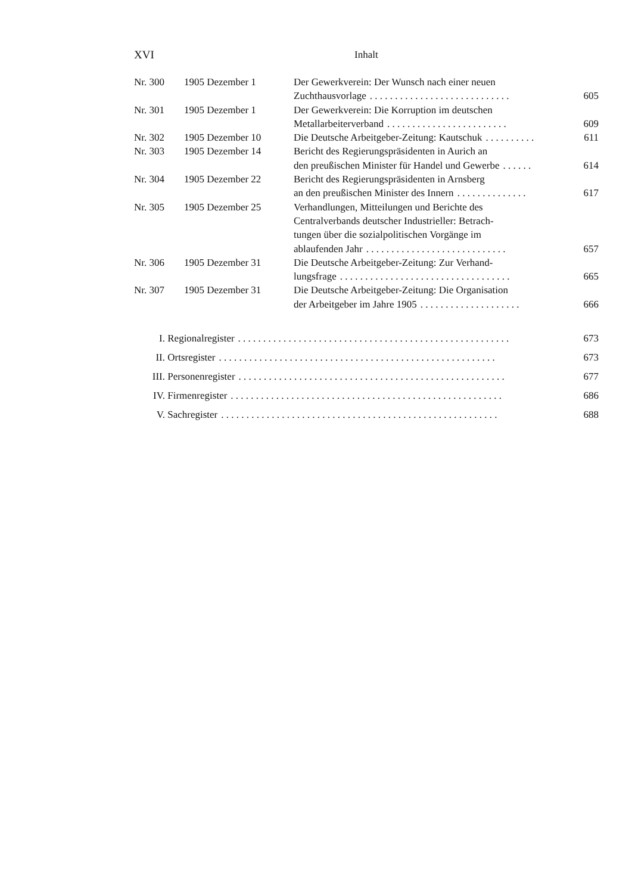XVI Inhalt
| Nr. 300 | 1905 Dezember 1 | Der Gewerkverein: Der Wunsch nach einer neuen Zuchthausvorlage . . . . . . . . . . . . . . . . . . . . . . . . . . . . | 605 |
| Nr. 301 | 1905 Dezember 1 | Der Gewerkverein: Die Korruption im deutschen Metallarbeiterverband . . . . . . . . . . . . . . . . . . . . . . . . | 609 |
| Nr. 302 | 1905 Dezember 10 | Die Deutsche Arbeitgeber-Zeitung: Kautschuk . . . . . . . . . . | 611 |
| Nr. 303 | 1905 Dezember 14 | Bericht des Regierungspräsidenten in Aurich an den preußischen Minister für Handel und Gewerbe . . . . . . | 614 |
| Nr. 304 | 1905 Dezember 22 | Bericht des Regierungspräsidenten in Arnsberg an den preußischen Minister des Innern . . . . . . . . . . . . . . | 617 |
| Nr. 305 | 1905 Dezember 25 | Verhandlungen, Mitteilungen und Berichte des Centralverbands deutscher Industrieller: Betrach- tungen über die sozialpolitischen Vorgänge im ablaufenden Jahr . . . . . . . . . . . . . . . . . . . . . . . . . . . . | 657 |
| Nr. 306 | 1905 Dezember 31 | Die Deutsche Arbeitgeber-Zeitung: Zur Verhand- lungsfrage . . . . . . . . . . . . . . . . . . . . . . . . . . . . . . . . . . | 665 |
| Nr. 307 | 1905 Dezember 31 | Die Deutsche Arbeitgeber-Zeitung: Die Organisation der Arbeitgeber im Jahre 1905 . . . . . . . . . . . . . . . . . . . . | 666 |
I. Regionalregister. . . . . . . . . . . . . . . . . . . . . . . . . . . . . . . . . . . . . . . . . . . . . . . . . . . . . . 673
II. Ortsregister. . . . . . . . . . . . . . . . . . . . . . . . . . . . . . . . . . . . . . . . . . . . . . . . . . . . . . . 673
III. Personenregister. . . . . . . . . . . . . . . . . . . . . . . . . . . . . . . . . . . . . . . . . . . . . . . . . . . . . 677
IV. Firmenregister. . . . . . . . . . . . . . . . . . . . . . . . . . . . . . . . . . . . . . . . . . . . . . . . . . . . . . 686
V. Sachregister. . . . . . . . . . . . . . . . . . . . . . . . . . . . . . . . . . . . . . . . . . . . . . . . . . . . . . . 688